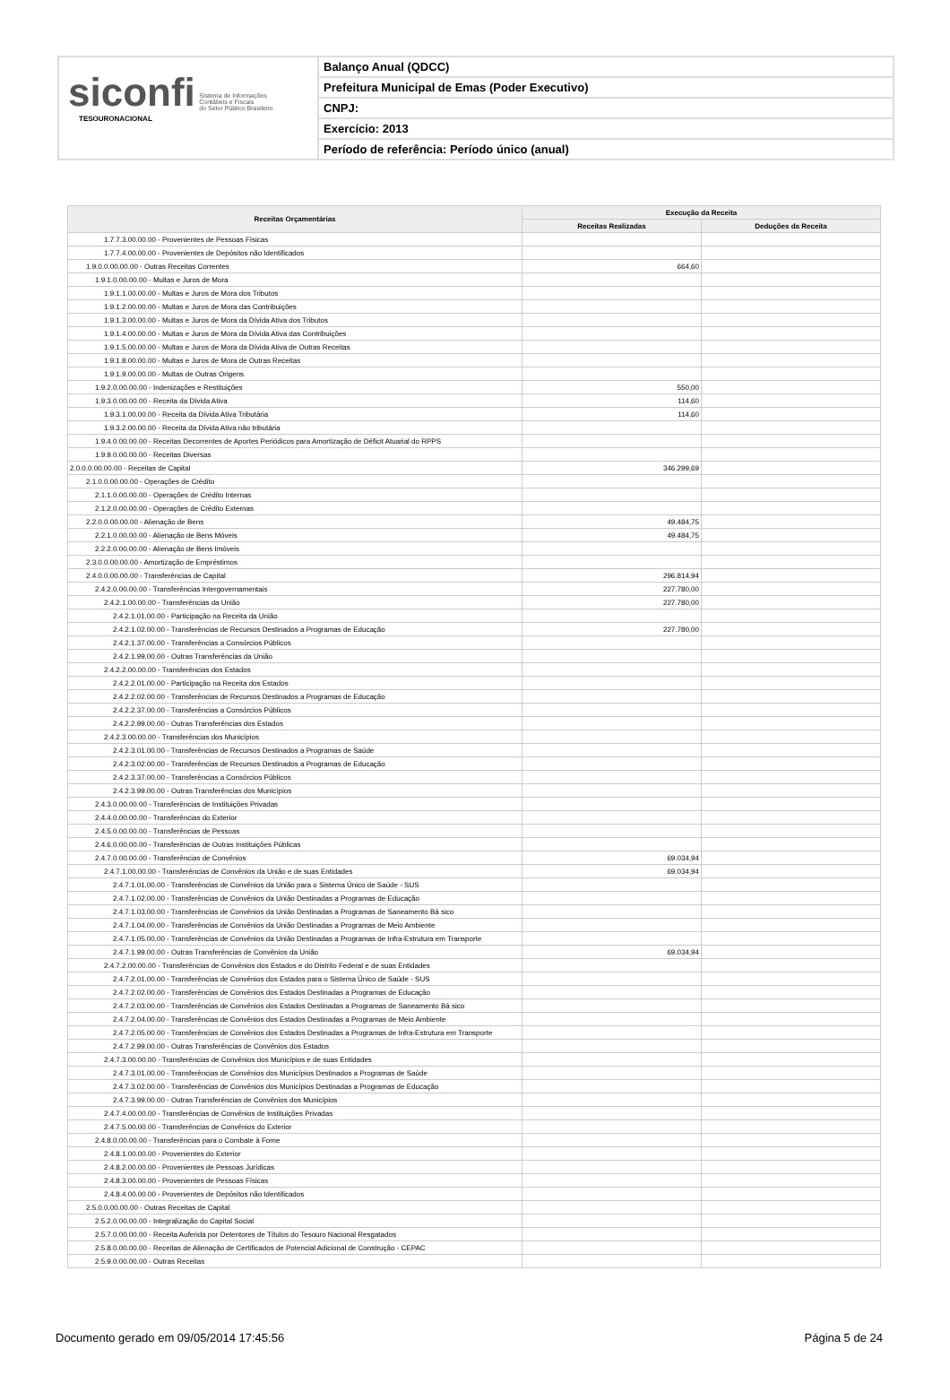siconfi Sistema de Informações
Contábeis e Fiscais
do Setor Público Brasileiro
TESOURONACIONAL
Balanço Anual (QDCC)
Prefeitura Municipal de Emas (Poder Executivo)
CNPJ:
Exercício: 2013
Período de referência: Período único (anual)
| Receitas Orçamentárias | Execução da Receita | |
| --- | --- | --- |
| | Receitas Realizadas | Deduções da Receita |
| 1.7.7.3.00.00.00 - Provenientes de Pessoas Físicas | | |
| 1.7.7.4.00.00.00 - Provenientes de Depósitos não Identificados | | |
| 1.9.0.0.00.00.00 - Outras Receitas Correntes | 664,60 | |
| 1.9.1.0.00.00.00 - Multas e Juros de Mora | | |
| 1.9.1.1.00.00.00 - Multas e Juros de Mora dos Tributos | | |
| 1.9.1.2.00.00.00 - Multas e Juros de Mora das Contribuições | | |
| 1.9.1.3.00.00.00 - Multas e Juros de Mora da Dívida Ativa dos Tributos | | |
| 1.9.1.4.00.00.00 - Multas e Juros de Mora da Dívida Ativa das Contribuições | | |
| 1.9.1.5.00.00.00 - Multas e Juros de Mora da Dívida Ativa de Outras Receitas | | |
| 1.9.1.8.00.00.00 - Multas e Juros de Mora de Outras Receitas | | |
| 1.9.1.9.00.00.00 - Multas de Outras Origens | | |
| 1.9.2.0.00.00.00 - Indenizações e Restituições | 550,00 | |
| 1.9.3.0.00.00.00 - Receita da Dívida Ativa | 114,60 | |
| 1.9.3.1.00.00.00 - Receita da Dívida Ativa Tributária | 114,60 | |
| 1.9.3.2.00.00.00 - Receita da Dívida Ativa não tributária | | |
| 1.9.4.0.00.00.00 - Receitas Decorrentes de Aportes Periódicos para Amortização de Déficit Atuarial do RPPS | | |
| 1.9.9.0.00.00.00 - Receitas Diversas | | |
| 2.0.0.0.00.00.00 - Receitas de Capital | 346.299,69 | |
| 2.1.0.0.00.00.00 - Operações de Crédito | | |
| 2.1.1.0.00.00.00 - Operações de Crédito Internas | | |
| 2.1.2.0.00.00.00 - Operações de Crédito Externas | | |
| 2.2.0.0.00.00.00 - Alienação de Bens | 49.484,75 | |
| 2.2.1.0.00.00.00 - Alienação de Bens Móveis | 49.484,75 | |
| 2.2.2.0.00.00.00 - Alienação de Bens Imóveis | | |
| 2.3.0.0.00.00.00 - Amortização de Empréstimos | | |
| 2.4.0.0.00.00.00 - Transferências de Capital | 296.814,94 | |
| 2.4.2.0.00.00.00 - Transferências Intergovernamentais | 227.780,00 | |
| 2.4.2.1.00.00.00 - Transferências da União | 227.780,00 | |
| 2.4.2.1.01.00.00 - Participação na Receita da União | | |
| 2.4.2.1.02.00.00 - Transferências de Recursos Destinados a Programas de Educação | 227.780,00 | |
| 2.4.2.1.37.00.00 - Transferências a Consórcios Públicos | | |
| 2.4.2.1.99.00.00 - Outras Transferências da União | | |
| 2.4.2.2.00.00.00 - Transferências dos Estados | | |
| 2.4.2.2.01.00.00 - Participação na Receita dos Estados | | |
| 2.4.2.2.02.00.00 - Transferências de Recursos Destinados a Programas de Educação | | |
| 2.4.2.2.37.00.00 - Transferências a Consórcios Públicos | | |
| 2.4.2.2.99.00.00 - Outras Transferências dos Estados | | |
| 2.4.2.3.00.00.00 - Transferências dos Municípios | | |
| 2.4.2.3.01.00.00 - Transferências de Recursos Destinados a Programas de Saúde | | |
| 2.4.2.3.02.00.00 - Transferências de Recursos Destinados a Programas de Educação | | |
| 2.4.2.3.37.00.00 - Transferências a Consórcios Públicos | | |
| 2.4.2.3.99.00.00 - Outras Transferências dos Municípios | | |
| 2.4.3.0.00.00.00 - Transferências de Instituições Privadas | | |
| 2.4.4.0.00.00.00 - Transferências do Exterior | | |
| 2.4.5.0.00.00.00 - Transferências de Pessoas | | |
| 2.4.6.0.00.00.00 - Transferências de Outras Instituições Públicas | | |
| 2.4.7.0.00.00.00 - Transferências de Convênios | 69.034,94 | |
| 2.4.7.1.00.00.00 - Transferências de Convênios da União e de suas Entidades | 69.034,94 | |
| 2.4.7.1.01.00.00 - Transferências de Convênios da União para o Sistema Único de Saúde - SUS | | |
| 2.4.7.1.02.00.00 - Transferências de Convênios da União Destinadas a Programas de Educação | | |
| 2.4.7.1.03.00.00 - Transferências de Convênios da União Destinadas a Programas de Saneamento Bá sico | | |
| 2.4.7.1.04.00.00 - Transferências de Convênios da União Destinadas a Programas de Meio Ambiente | | |
| 2.4.7.1.05.00.00 - Transferências de Convênios da União Destinadas a Programas de Infra-Estrutura em Transporte | | |
| 2.4.7.1.99.00.00 - Outras Transferências de Convênios da União | 69.034,94 | |
| 2.4.7.2.00.00.00 - Transferências de Convênios dos Estados e do Distrito Federal e de suas Entidades | | |
| 2.4.7.2.01.00.00 - Transferências de Convênios dos Estados para o Sistema Único de Saúde - SUS | | |
| 2.4.7.2.02.00.00 - Transferências de Convênios dos Estados Destinadas a Programas de Educação | | |
| 2.4.7.2.03.00.00 - Transferências de Convênios dos Estados Destinadas a Programas de Saneamento Bá sico | | |
| 2.4.7.2.04.00.00 - Transferências de Convênios dos Estados Destinadas a Programas de Meio Ambiente | | |
| 2.4.7.2.05.00.00 - Transferências de Convênios dos Estados Destinadas a Programas de Infra-Estrutura em Transporte | | |
| 2.4.7.2.99.00.00 - Outras Transferências de Convênios dos Estados | | |
| 2.4.7.3.00.00.00 - Transferências de Convênios dos Municípios e de suas Entidades | | |
| 2.4.7.3.01.00.00 - Transferências de Convênios dos Municípios Destinados a Programas de Saúde | | |
| 2.4.7.3.02.00.00 - Transferências de Convênios dos Municípios Destinadas a Programas de Educação | | |
| 2.4.7.3.99.00.00 - Outras Transferências de Convênios dos Municípios | | |
| 2.4.7.4.00.00.00 - Transferências de Convênios de Instituições Privadas | | |
| 2.4.7.5.00.00.00 - Transferências de Convênios do Exterior | | |
| 2.4.8.0.00.00.00 - Transferências para o Combate à Fome | | |
| 2.4.8.1.00.00.00 - Provenientes do Exterior | | |
| 2.4.8.2.00.00.00 - Provenientes de Pessoas Jurídicas | | |
| 2.4.8.3.00.00.00 - Provenientes de Pessoas Físicas | | |
| 2.4.8.4.00.00.00 - Provenientes de Depósitos não Identificados | | |
| 2.5.0.0.00.00.00 - Outras Receitas de Capital | | |
| 2.5.2.0.00.00.00 - Integralização do Capital Social | | |
| 2.5.7.0.00.00.00 - Receita Auferida por Detentores de Títulos do Tesouro Nacional Resgatados | | |
| 2.5.8.0.00.00.00 - Receitas de Alienação de Certificados de Potencial Adicional de Construção - CEPAC | | |
| 2.5.9.0.00.00.00 - Outras Receitas | | |
Documento gerado em 09/05/2014 17:45:56 Página 5 de 24